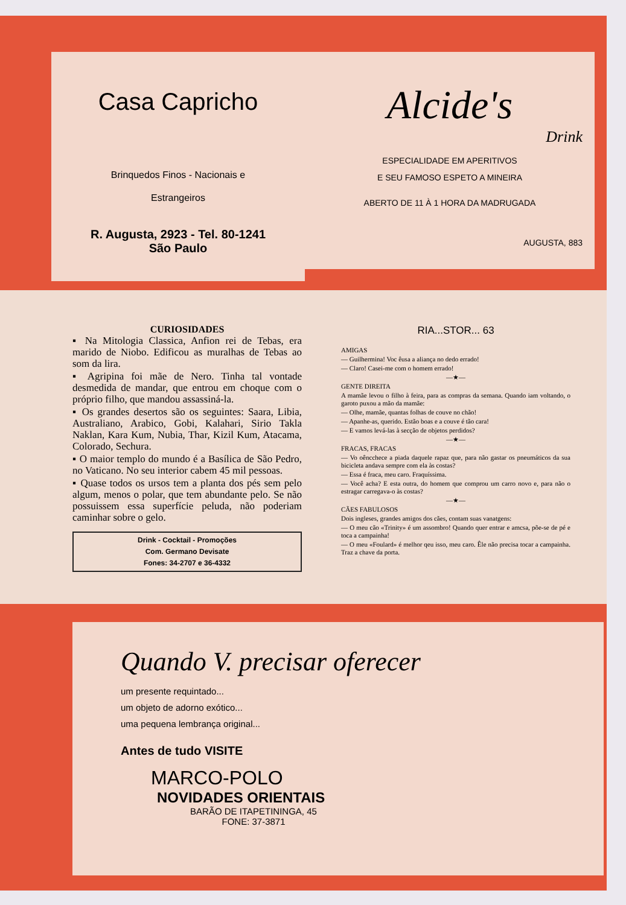Casa Capricho
Brinquedos Finos - Nacionais e
Estrangeiros
R. Augusta, 2923 - Tel. 80-1241
São Paulo
Alcide's
Drink
ESPECIALIDADE EM APERITIVOS
E SEU FAMOSO ESPETO A MINEIRA
ABERTO DE 11 À 1 HORA DA MADRUGADA
AUGUSTA, 883
CURIOSIDADES
▪ Na Mitologia Classica, Anfion rei de Tebas, era marido de Niobo. Edificou as muralhas de Tebas ao som da lira.
▪ Agripina foi mãe de Nero. Tinha tal vontade desmedida de mandar, que entrou em choque com o próprio filho, que mandou assassiná-la.
▪ Os grandes desertos são os seguintes: Saara, Libia, Australiano, Arabico, Gobi, Kalahari, Sirio Takla Naklan, Kara Kum, Nubia, Thar, Kizil Kum, Atacama, Colorado, Sechura.
▪ O maior templo do mundo é a Basílica de São Pedro, no Vaticano. No seu interior cabem 45 mil pessoas.
▪ Quase todos os ursos tem a planta dos pés sem pelo algum, menos o polar, que tem abundante pelo. Se não possuissem essa superfície peluda, não poderiam caminhar sobre o gelo.
Drink - Cocktail - Promoções
Com. Germano Devisate
Fones: 34-2707 e 36-4332
RIA...STOR... 63
AMIGAS
— Guilhermina! Voc êusa a aliança no dedo errado!
— Claro! Casei-me com o homem errado!
—★—
GENTE DIREITA
A mamãe levou o filho à feira, para as compras da semana. Quando iam voltando, o garoto puxou a mão da mamãe:
— Olhe, mamãe, quantas folhas de couve no chão!
— Apanhe-as, querido. Estão boas e a couve é tão cara!
— E vamos levá-las à secção de objetos perdidos?
—★—
FRACAS, FRACAS
— Vo oêncchece a piada daquele rapaz que, para não gastar os pneumáticos da sua bicicleta andava sempre com ela às costas?
— Essa é fraca, meu caro. Fraquíssima.
— Você acha? E esta outra, do homem que comprou um carro novo e, para não o estragar carregava-o às costas?
—★—
CÃES FABULOSOS
Dois ingleses, grandes amigos dos cães, contam suas vanatgens:
— O meu cão «Trinity» é um assombro! Quando quer entrar e amcsa, põe-se de pé e toca a campainha!
— O meu «Foulard» é melhor qeu isso, meu caro. Êle não precisa tocar a campainha. Traz a chave da porta.
Quando V. precisar oferecer
um presente requintado...
um objeto de adorno exótico...
uma pequena lembrança original...
Antes de tudo VISITE
MARCO-POLO
NOVIDADES ORIENTAIS
BARÃO DE ITAPETININGA, 45
FONE: 37-3871